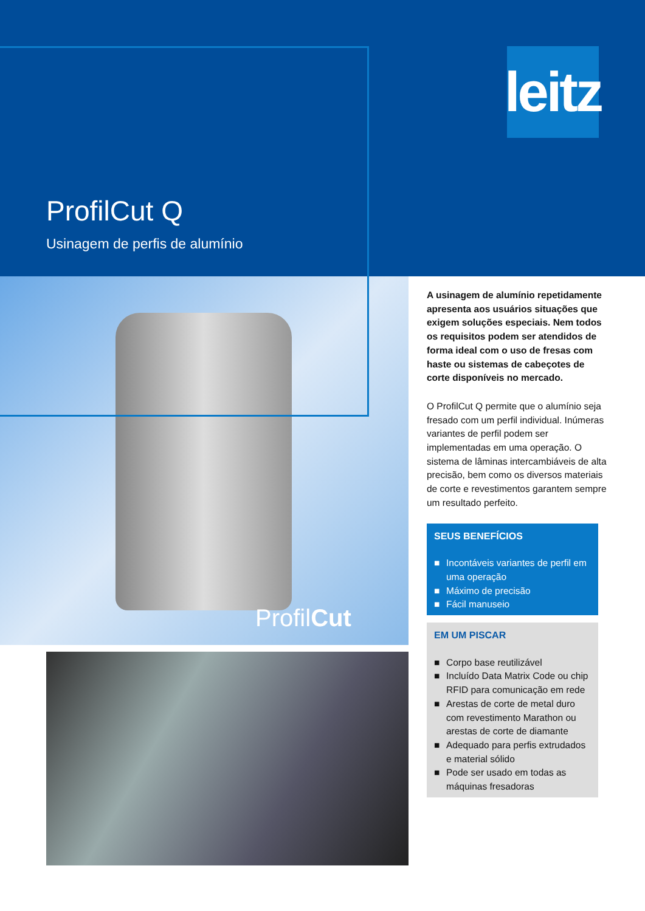leitz
ProfilCut Q
Usinagem de perfis de alumínio
ProfilCut
A usinagem de alumínio repetidamente apresenta aos usuários situações que exigem soluções especiais. Nem todos os requisitos podem ser atendidos de forma ideal com o uso de fresas com haste ou sistemas de cabeçotes de corte disponíveis no mercado.
O ProfilCut Q permite que o alumínio seja fresado com um perfil individual. Inúmeras variantes de perfil podem ser implementadas em uma operação. O sistema de lâminas intercambiáveis de alta precisão, bem como os diversos materiais de corte e revestimentos garantem sempre um resultado perfeito.
SEUS BENEFÍCIOS
■ Incontáveis variantes de perfil em uma operação
■ Máximo de precisão
■ Fácil manuseio
EM UM PISCAR
■ Corpo base reutilizável
■ Incluído Data Matrix Code ou chip RFID para comunicação em rede
■ Arestas de corte de metal duro com revestimento Marathon ou arestas de corte de diamante
■ Adequado para perfis extrudados e material sólido
■ Pode ser usado em todas as máquinas fresadoras